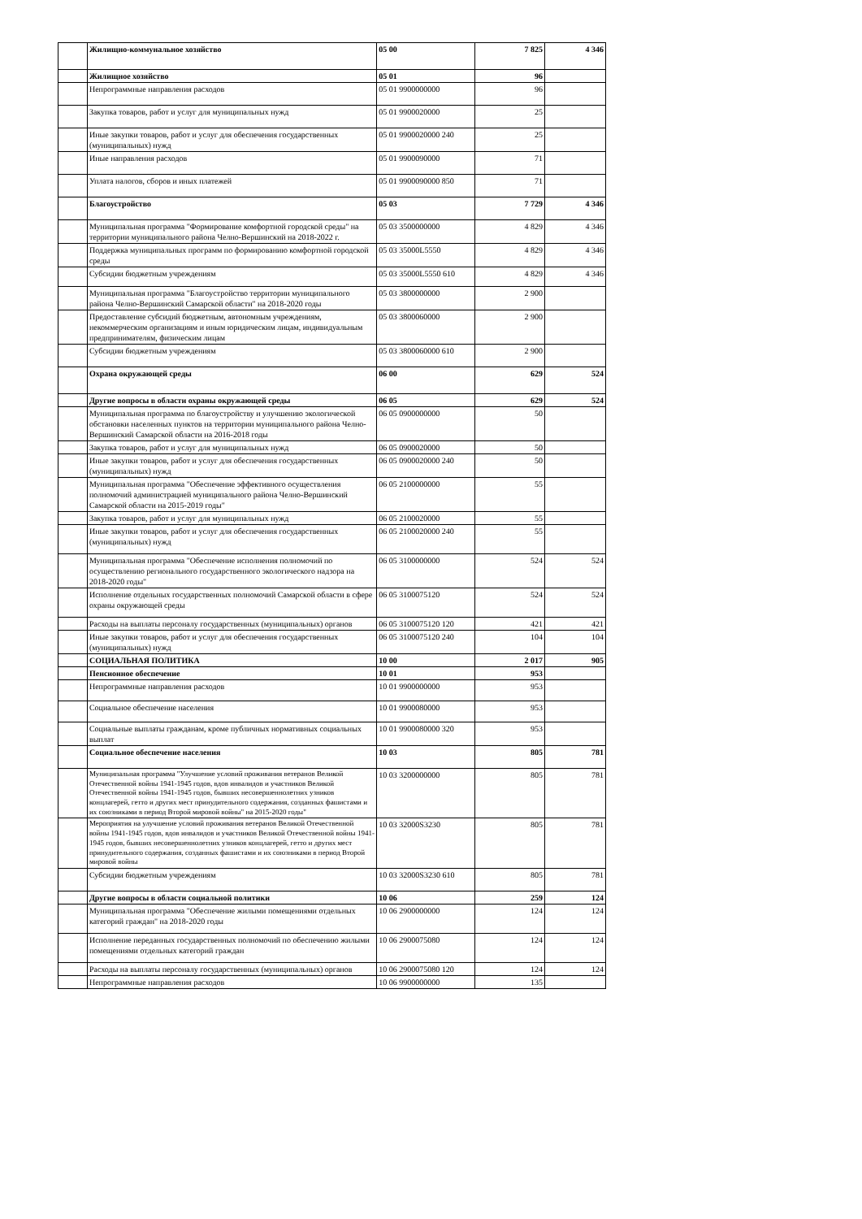| | Жилищно-коммунальное хозяйство | 05 00 | 7 825 | 4 346 |
| | Жилищное хозяйство | 05 01 | 96 | |
| | Непрограммные направления расходов | 05 01 9900000000 | 96 | |
| | Закупка товаров, работ и услуг для муниципальных нужд | 05 01 9900020000 | 25 | |
| | Иные закупки товаров, работ и услуг для обеспечения государственных (муниципальных) нужд | 05 01 9900020000 240 | 25 | |
| | Иные направления расходов | 05 01 9900090000 | 71 | |
| | Уплата налогов, сборов и иных платежей | 05 01 9900090000 850 | 71 | |
| | Благоустройство | 05 03 | 7 729 | 4 346 |
| | Муниципальная программа "Формирование комфортной городской среды" на территории муниципального района Челно-Вершинский на 2018-2022 г. | 05 03 3500000000 | 4 829 | 4 346 |
| | Поддержка муниципальных программ по формированию комфортной городской среды | 05 03 35000L5550 | 4 829 | 4 346 |
| | Субсидии бюджетным учреждениям | 05 03 35000L5550 610 | 4 829 | 4 346 |
| | Муниципальная программа "Благоустройство территории муниципального района Челно-Вершинский Самарской области" на 2018-2020 годы | 05 03 3800000000 | 2 900 | |
| | Предоставление субсидий бюджетным, автономным учреждениям, некоммерческим организациям и иным юридическим лицам, индивидуальным предпринимателям, физическим лицам | 05 03 3800060000 | 2 900 | |
| | Субсидии бюджетным учреждениям | 05 03 3800060000 610 | 2 900 | |
| | Охрана окружающей среды | 06 00 | 629 | 524 |
| | Другие вопросы в области охраны окружающей среды | 06 05 | 629 | 524 |
| | Муниципальная программа по благоустройству и улучшению экологической обстановки населенных пунктов на территории муниципального района Челно-Вершинский Самарской области на 2016-2018 годы | 06 05 0900000000 | 50 | |
| | Закупка товаров, работ и услуг для муниципальных нужд | 06 05 0900020000 | 50 | |
| | Иные закупки товаров, работ и услуг для обеспечения государственных (муниципальных) нужд | 06 05 0900020000 240 | 50 | |
| | Муниципальная программа "Обеспечение эффективного осуществления полномочий администрацией муниципального района Челно-Вершинский Самарской области на 2015-2019 годы" | 06 05 2100000000 | 55 | |
| | Закупка товаров, работ и услуг для муниципальных нужд | 06 05 2100020000 | 55 | |
| | Иные закупки товаров, работ и услуг для обеспечения государственных (муниципальных) нужд | 06 05 2100020000 240 | 55 | |
| | Муниципальная программа "Обеспечение исполнения полномочий по осуществлению регионального государственного экологического надзора на 2018-2020 годы" | 06 05 3100000000 | 524 | 524 |
| | Исполнение отдельных государственных полномочий Самарской области в сфере охраны окружающей среды | 06 05 3100075120 | 524 | 524 |
| | Расходы на выплаты персоналу государственных (муниципальных) органов | 06 05 3100075120 120 | 421 | 421 |
| | Иные закупки товаров, работ и услуг для обеспечения государственных (муниципальных) нужд | 06 05 3100075120 240 | 104 | 104 |
| | СОЦИАЛЬНАЯ ПОЛИТИКА | 10 00 | 2 017 | 905 |
| | Пенсионное обеспечение | 10 01 | 953 | |
| | Непрограммные направления расходов | 10 01 9900000000 | 953 | |
| | Социальное обеспечение населения | 10 01 9900080000 | 953 | |
| | Социальные выплаты гражданам, кроме публичных нормативных социальных выплат | 10 01 9900080000 320 | 953 | |
| | Социальное обеспечение населения | 10 03 | 805 | 781 |
| | Муниципальная программа "Улучшение условий проживания ветеранов Великой Отечественной войны 1941-1945 годов, вдов инвалидов и участников Великой Отечественной войны 1941-1945 годов, бывших несовершеннолетних узников концлагерей, гетто и других мест принудительного содержания, созданных фашистами и их союзниками в период Второй мировой войны" на 2015-2020 годы" | 10 03 3200000000 | 805 | 781 |
| | Мероприятия на улучшение условий проживания ветеранов Великой Отечественной войны 1941-1945 годов, вдов инвалидов и участников Великой Отечественной войны 1941-1945 годов, бывших несовершеннолетних узников концлагерей, гетто и других мест принудительного содержания, созданных фашистами и их союзниками в период Второй мировой войны | 10 03 32000S3230 | 805 | 781 |
| | Субсидии бюджетным учреждениям | 10 03 32000S3230 610 | 805 | 781 |
| | Другие вопросы в области социальной политики | 10 06 | 259 | 124 |
| | Муниципальная программа "Обеспечение жилыми помещениями отдельных категорий граждан" на 2018-2020 годы | 10 06 2900000000 | 124 | 124 |
| | Исполнение переданных государственных полномочий по обеспечению жилыми помещениями отдельных категорий граждан | 10 06 2900075080 | 124 | 124 |
| | Расходы на выплаты персоналу государственных (муниципальных) органов | 10 06 2900075080 120 | 124 | 124 |
| | Непрограммные направления расходов | 10 06 9900000000 | 135 | |